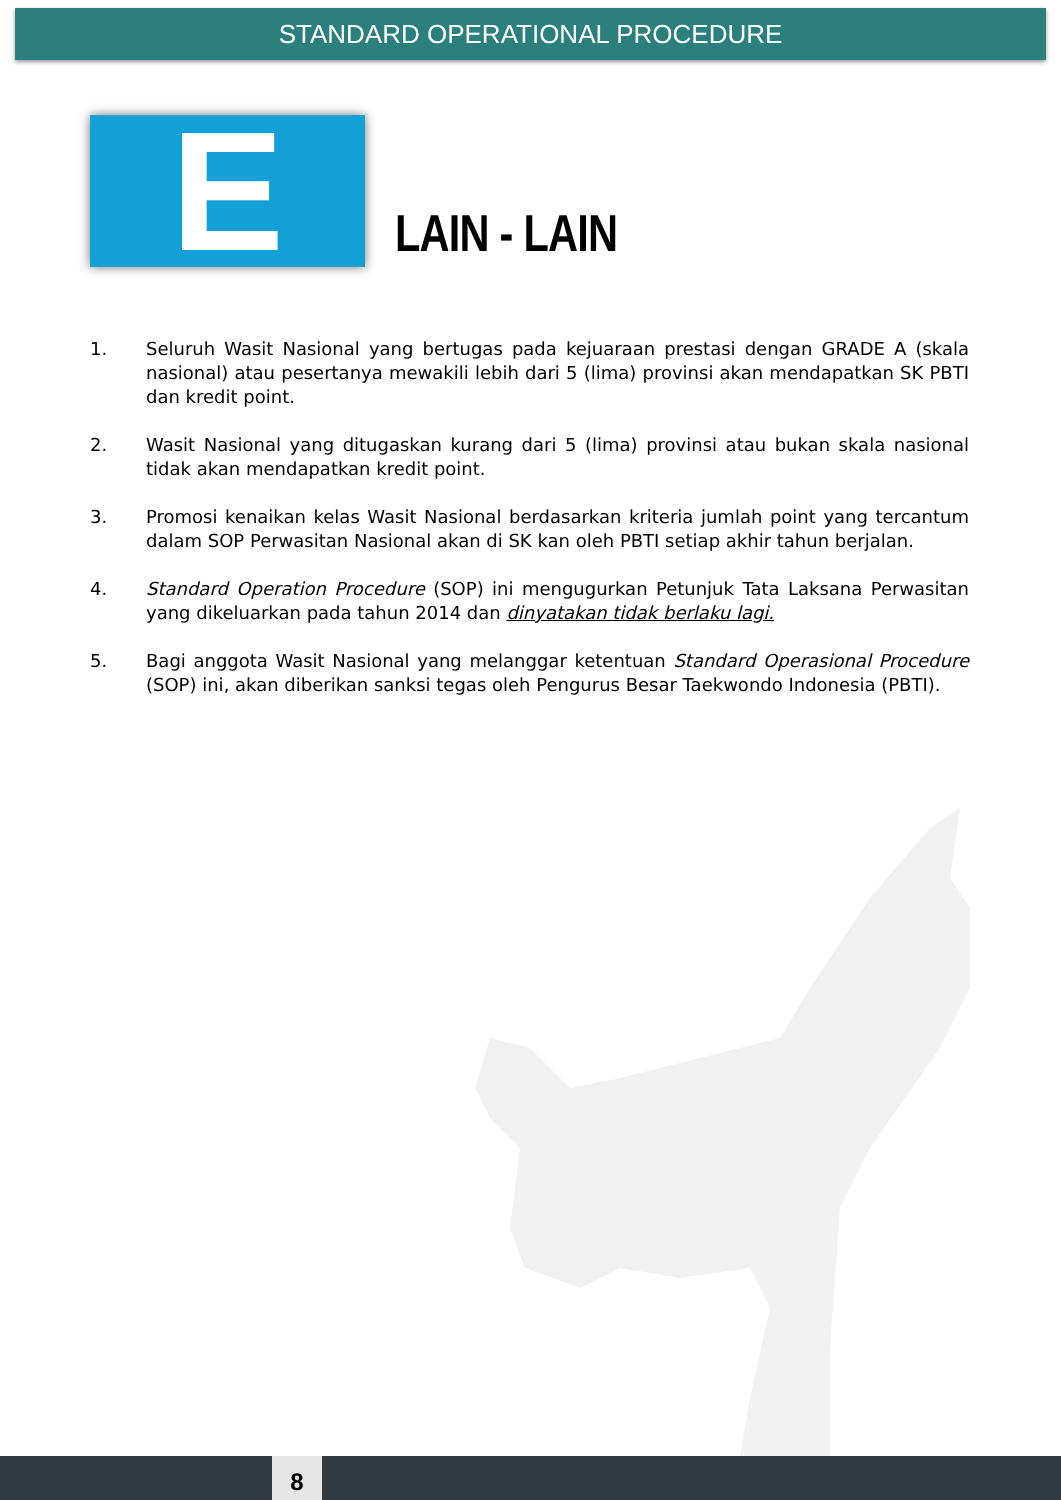STANDARD OPERATIONAL PROCEDURE
E
LAIN - LAIN
1. Seluruh Wasit Nasional yang bertugas pada kejuaraan prestasi dengan GRADE A (skala nasional) atau pesertanya mewakili lebih dari 5 (lima) provinsi akan mendapatkan SK PBTI dan kredit point.
2. Wasit Nasional yang ditugaskan kurang dari 5 (lima) provinsi atau bukan skala nasional tidak akan mendapatkan kredit point.
3. Promosi kenaikan kelas Wasit Nasional berdasarkan kriteria jumlah point yang tercantum dalam SOP Perwasitan Nasional akan di SK kan oleh PBTI setiap akhir tahun berjalan.
4. Standard Operation Procedure (SOP) ini mengugurkan Petunjuk Tata Laksana Perwasitan yang dikeluarkan pada tahun 2014 dan dinyatakan tidak berlaku lagi.
5. Bagi anggota Wasit Nasional yang melanggar ketentuan Standard Operasional Procedure (SOP) ini, akan diberikan sanksi tegas oleh Pengurus Besar Taekwondo Indonesia (PBTI).
8